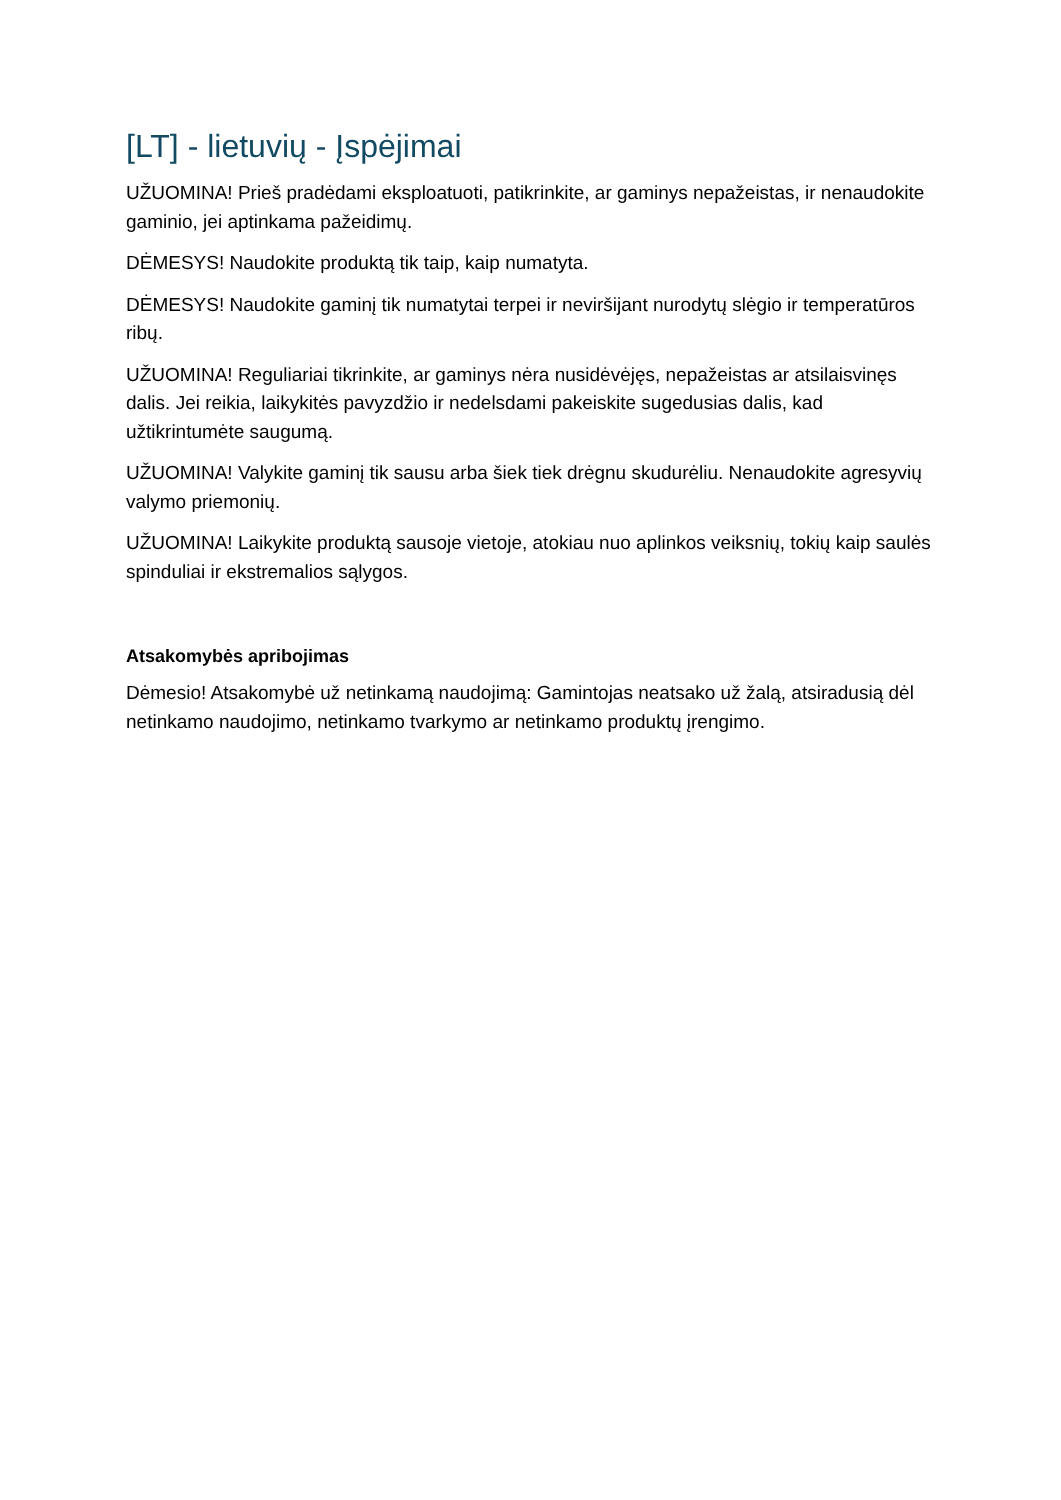[LT] - lietuvių - Įspėjimai
UŽUOMINA! Prieš pradėdami eksploatuoti, patikrinkite, ar gaminys nepažeistas, ir nenaudokite gaminio, jei aptinkama pažeidimų.
DĖMESYS! Naudokite produktą tik taip, kaip numatyta.
DĖMESYS! Naudokite gaminį tik numatytai terpei ir neviršijant nurodytų slėgio ir temperatūros ribų.
UŽUOMINA! Reguliariai tikrinkite, ar gaminys nėra nusidėvėjęs, nepažeistas ar atsilaisvinęs dalis. Jei reikia, laikykitės pavyzdžio ir nedelsdami pakeiskite sugedusias dalis, kad užtikrintumėte saugumą.
UŽUOMINA! Valykite gaminį tik sausu arba šiek tiek drėgnu skudurėliu. Nenaudokite agresyvių valymo priemonių.
UŽUOMINA! Laikykite produktą sausoje vietoje, atokiau nuo aplinkos veiksnių, tokių kaip saulės spinduliai ir ekstremalios sąlygos.
Atsakomybės apribojimas
Dėmesio! Atsakomybė už netinkamą naudojimą: Gamintojas neatsako už žalą, atsiradusią dėl netinkamo naudojimo, netinkamo tvarkymo ar netinkamo produktų įrengimo.